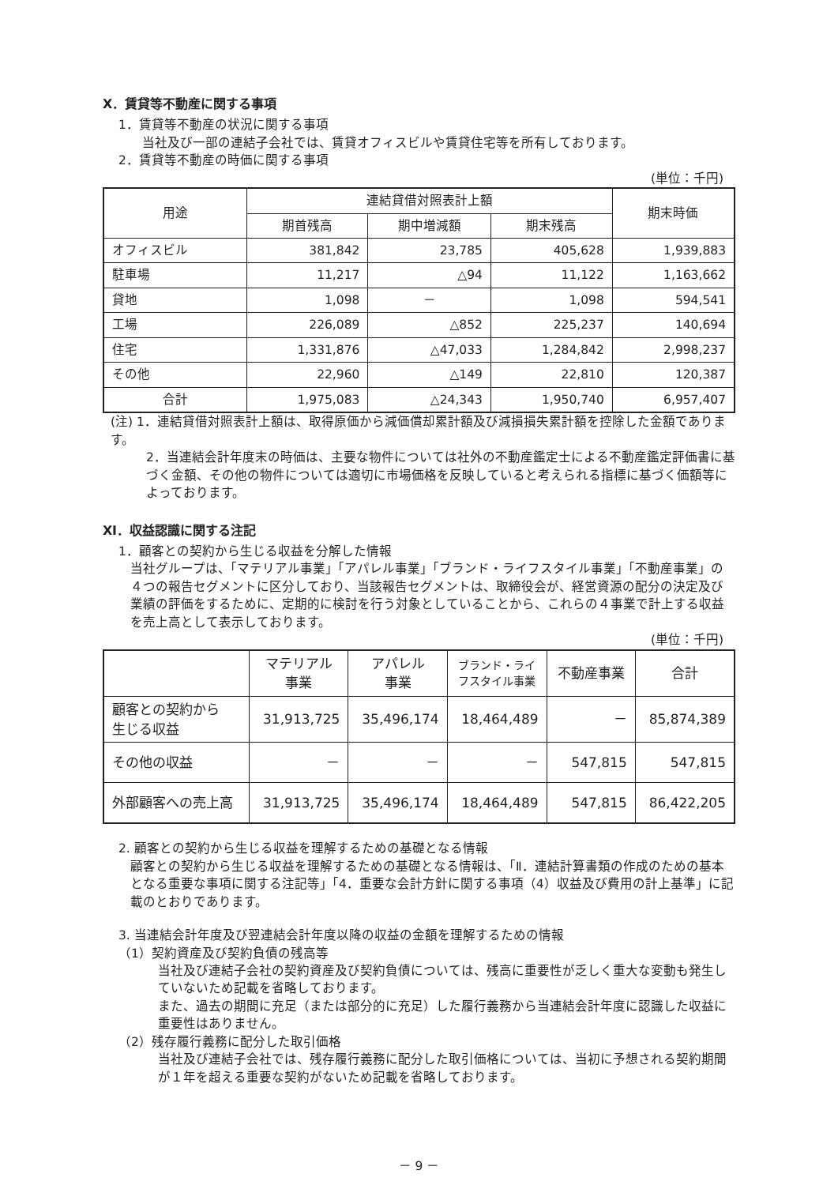Ⅹ．賃貸等不動産に関する事項
1．賃貸等不動産の状況に関する事項
当社及び一部の連結子会社では、賃貸オフィスビルや賃貸住宅等を所有しております。
2．賃貸等不動産の時価に関する事項
(単位：千円)
| 用途 | 連結貸借対照表計上額 | | | 期末時価 |
| --- | --- | --- | --- | --- |
| | 期首残高 | 期中増減額 | 期末残高 | |
| オフィスビル | 381,842 | 23,785 | 405,628 | 1,939,883 |
| 駐車場 | 11,217 | △94 | 11,122 | 1,163,662 |
| 貸地 | 1,098 | － | 1,098 | 594,541 |
| 工場 | 226,089 | △852 | 225,237 | 140,694 |
| 住宅 | 1,331,876 | △47,033 | 1,284,842 | 2,998,237 |
| その他 | 22,960 | △149 | 22,810 | 120,387 |
| 合計 | 1,975,083 | △24,343 | 1,950,740 | 6,957,407 |
(注) 1．連結貸借対照表計上額は、取得原価から減価償却累計額及び減損損失累計額を控除した金額であります。
2．当連結会計年度末の時価は、主要な物件については社外の不動産鑑定士による不動産鑑定評価書に基づく金額、その他の物件については適切に市場価格を反映していると考えられる指標に基づく価額等によっております。
Ⅺ．収益認識に関する注記
1．顧客との契約から生じる収益を分解した情報
当社グループは、「マテリアル事業」「アパレル事業」「ブランド・ライフスタイル事業」「不動産事業」の４つの報告セグメントに区分しており、当該報告セグメントは、取締役会が、経営資源の配分の決定及び業績の評価をするために、定期的に検討を行う対象としていることから、これらの４事業で計上する収益を売上高として表示しております。
(単位：千円)
| | マテリアル 事業 | アパレル 事業 | ブランド・ライ フスタイル事業 | 不動産事業 | 合計 |
| --- | --- | --- | --- | --- | --- |
| 顧客との契約から 生じる収益 | 31,913,725 | 35,496,174 | 18,464,489 | － | 85,874,389 |
| その他の収益 | － | － | － | 547,815 | 547,815 |
| 外部顧客への売上高 | 31,913,725 | 35,496,174 | 18,464,489 | 547,815 | 86,422,205 |
2. 顧客との契約から生じる収益を理解するための基礎となる情報
顧客との契約から生じる収益を理解するための基礎となる情報は、「Ⅱ．連結計算書類の作成のための基本となる重要な事項に関する注記等」「4．重要な会計方針に関する事項（4）収益及び費用の計上基準」に記載のとおりであります。
3. 当連結会計年度及び翌連結会計年度以降の収益の金額を理解するための情報
（1）契約資産及び契約負債の残高等
当社及び連結子会社の契約資産及び契約負債については、残高に重要性が乏しく重大な変動も発生していないため記載を省略しております。
また、過去の期間に充足（または部分的に充足）した履行義務から当連結会計年度に認識した収益に重要性はありません。
（2）残存履行義務に配分した取引価格
当社及び連結子会社では、残存履行義務に配分した取引価格については、当初に予想される契約期間が１年を超える重要な契約がないため記載を省略しております。
－ 9 －